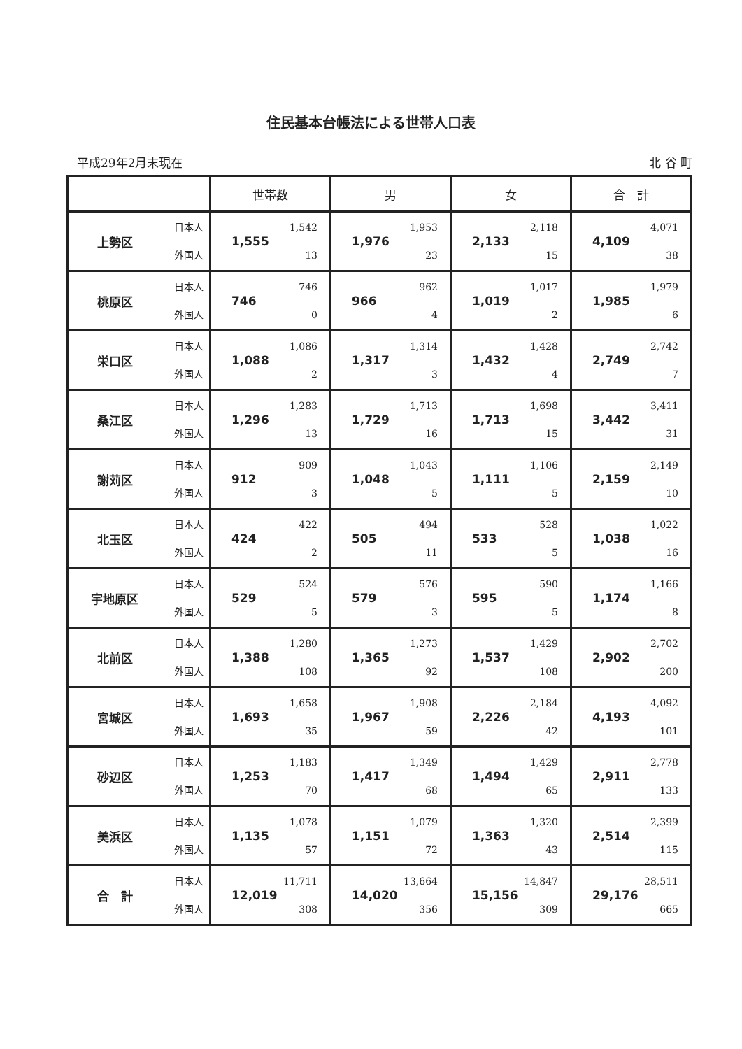住民基本台帳法による世帯人口表
平成29年2月末現在 北 谷 町
| | | 世帯数 | 男 | 女 | 合 計 |
| --- | --- | --- | --- | --- | --- |
| 上勢区 | 日本人 外国人 | 1,555 1,542 13 | 1,976 1,953 23 | 2,133 2,118 15 | 4,109 4,071 38 |
| 桃原区 | 日本人 外国人 | 746 746 0 | 966 962 4 | 1,019 1,017 2 | 1,985 1,979 6 |
| 栄口区 | 日本人 外国人 | 1,088 1,086 2 | 1,317 1,314 3 | 1,432 1,428 4 | 2,749 2,742 7 |
| 桑江区 | 日本人 外国人 | 1,296 1,283 13 | 1,729 1,713 16 | 1,713 1,698 15 | 3,442 3,411 31 |
| 謝苅区 | 日本人 外国人 | 912 909 3 | 1,048 1,043 5 | 1,111 1,106 5 | 2,159 2,149 10 |
| 北玉区 | 日本人 外国人 | 424 422 2 | 505 494 11 | 533 528 5 | 1,038 1,022 16 |
| 宇地原区 | 日本人 外国人 | 529 524 5 | 579 576 3 | 595 590 5 | 1,174 1,166 8 |
| 北前区 | 日本人 外国人 | 1,388 1,280 108 | 1,365 1,273 92 | 1,537 1,429 108 | 2,902 2,702 200 |
| 宮城区 | 日本人 外国人 | 1,693 1,658 35 | 1,967 1,908 59 | 2,226 2,184 42 | 4,193 4,092 101 |
| 砂辺区 | 日本人 外国人 | 1,253 1,183 70 | 1,417 1,349 68 | 1,494 1,429 65 | 2,911 2,778 133 |
| 美浜区 | 日本人 外国人 | 1,135 1,078 57 | 1,151 1,079 72 | 1,363 1,320 43 | 2,514 2,399 115 |
| 合 計 | 日本人 外国人 | 12,019 11,711 308 | 14,020 13,664 356 | 15,156 14,847 309 | 29,176 28,511 665 |